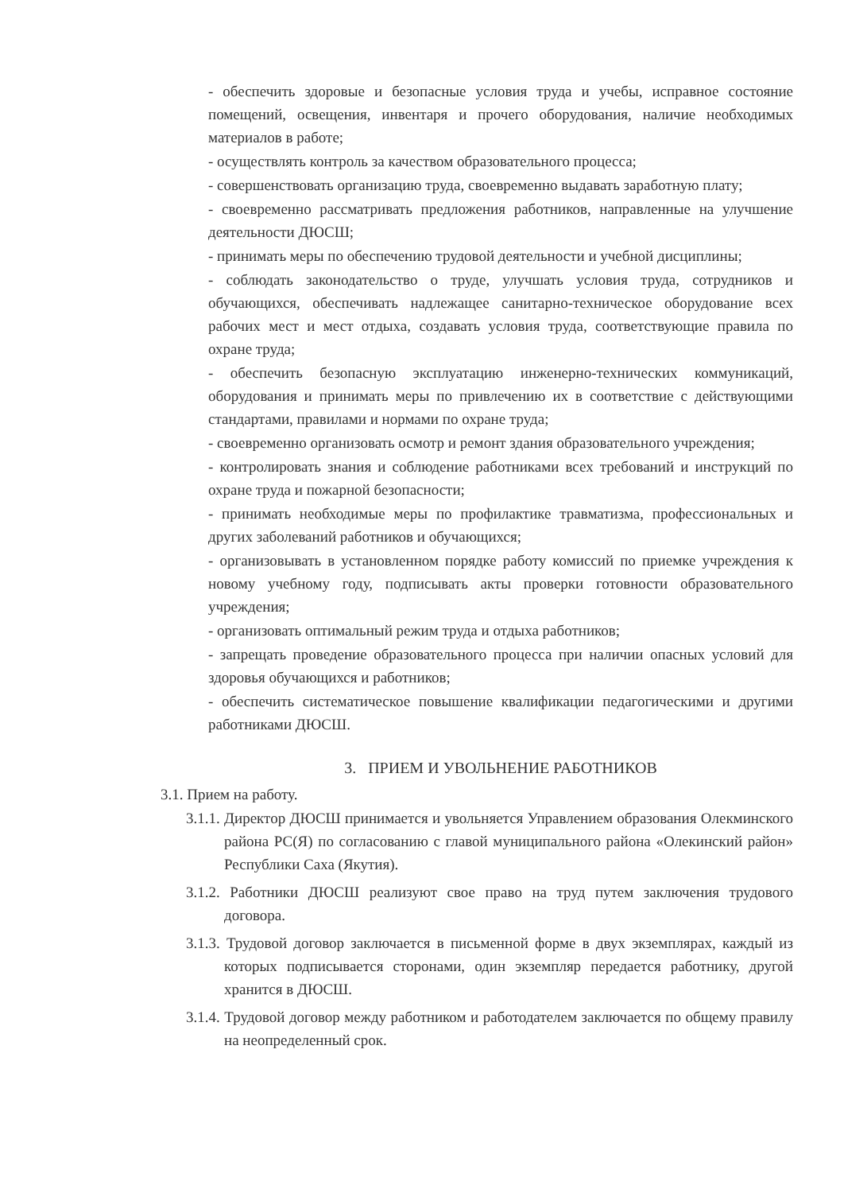- обеспечить здоровые и безопасные условия труда и учебы, исправное состояние помещений, освещения, инвентаря и прочего оборудования, наличие необходимых материалов в работе;
- осуществлять контроль за качеством образовательного процесса;
- совершенствовать организацию труда, своевременно выдавать заработную плату;
- своевременно рассматривать предложения работников, направленные на улучшение деятельности ДЮСШ;
- принимать меры по обеспечению трудовой деятельности и учебной дисциплины;
- соблюдать законодательство о труде, улучшать условия труда, сотрудников и обучающихся, обеспечивать надлежащее санитарно-техническое оборудование всех рабочих мест и мест отдыха, создавать условия труда, соответствующие правила по охране труда;
- обеспечить безопасную эксплуатацию инженерно-технических коммуникаций, оборудования и принимать меры по привлечению их в соответствие с действующими стандартами, правилами и нормами по охране труда;
- своевременно организовать осмотр и ремонт здания образовательного учреждения;
- контролировать знания и соблюдение работниками всех требований и инструкций по охране труда и пожарной безопасности;
- принимать необходимые меры по профилактике травматизма, профессиональных и других заболеваний работников и обучающихся;
- организовывать в установленном порядке работу комиссий по приемке учреждения к новому учебному году, подписывать акты проверки готовности образовательного учреждения;
- организовать оптимальный режим труда и отдыха работников;
- запрещать проведение образовательного процесса при наличии опасных условий для здоровья обучающихся и работников;
- обеспечить систематическое повышение квалификации педагогическими и другими работниками ДЮСШ.
3. ПРИЕМ И УВОЛЬНЕНИЕ РАБОТНИКОВ
3.1. Прием на работу.
3.1.1. Директор ДЮСШ принимается и увольняется Управлением образования Олекминского района РС(Я) по согласованию с главой муниципального района «Олекинский район» Республики Саха (Якутия).
3.1.2. Работники ДЮСШ реализуют свое право на труд путем заключения трудового договора.
3.1.3. Трудовой договор заключается в письменной форме в двух экземплярах, каждый из которых подписывается сторонами, один экземпляр передается работнику, другой хранится в ДЮСШ.
3.1.4. Трудовой договор между работником и работодателем заключается по общему правилу на неопределенный срок.